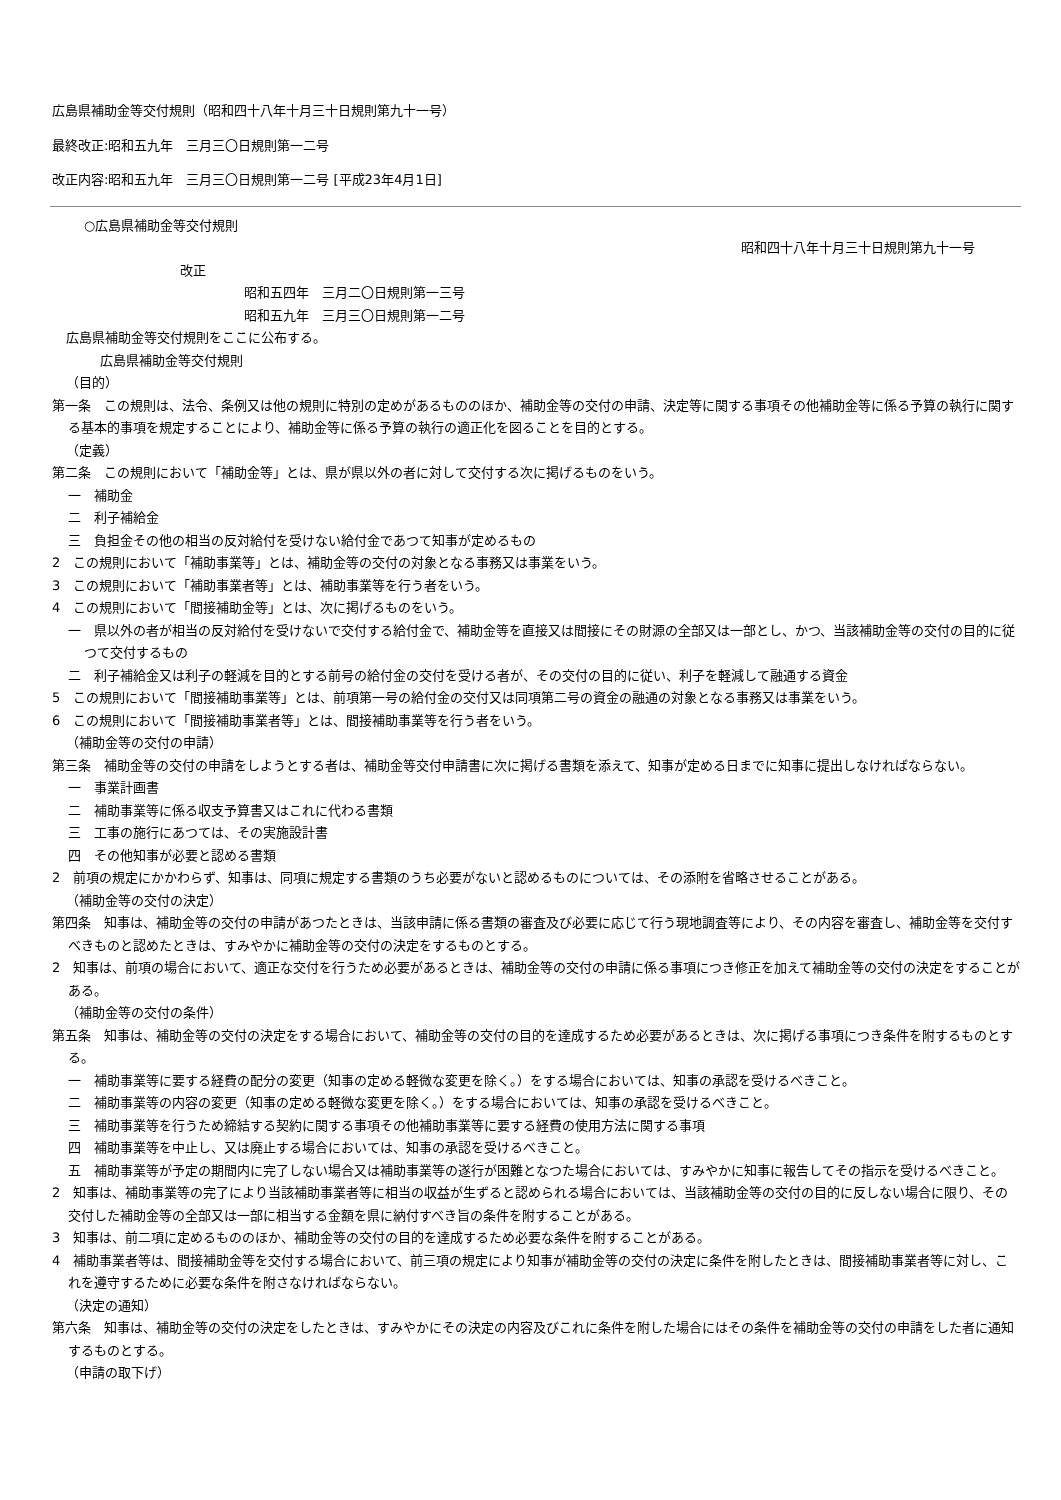広島県補助金等交付規則（昭和四十八年十月三十日規則第九十一号）
最終改正:昭和五九年　三月三〇日規則第一二号
改正内容:昭和五九年　三月三〇日規則第一二号 [平成23年4月1日]
○広島県補助金等交付規則
昭和四十八年十月三十日規則第九十一号
改正
昭和五四年　三月二〇日規則第一三号
昭和五九年　三月三〇日規則第一二号
広島県補助金等交付規則をここに公布する。
広島県補助金等交付規則
（目的）
第一条　この規則は、法令、条例又は他の規則に特別の定めがあるもののほか、補助金等の交付の申請、決定等に関する事項その他補助金等に係る予算の執行に関する基本的事項を規定することにより、補助金等に係る予算の執行の適正化を図ることを目的とする。
（定義）
第二条　この規則において「補助金等」とは、県が県以外の者に対して交付する次に掲げるものをいう。
一　補助金
二　利子補給金
三　負担金その他の相当の反対給付を受けない給付金であつて知事が定めるもの
2　この規則において「補助事業等」とは、補助金等の交付の対象となる事務又は事業をいう。
3　この規則において「補助事業者等」とは、補助事業等を行う者をいう。
4　この規則において「間接補助金等」とは、次に掲げるものをいう。
一　県以外の者が相当の反対給付を受けないで交付する給付金で、補助金等を直接又は間接にその財源の全部又は一部とし、かつ、当該補助金等の交付の目的に従つて交付するもの
二　利子補給金又は利子の軽減を目的とする前号の給付金の交付を受ける者が、その交付の目的に従い、利子を軽減して融通する資金
5　この規則において「間接補助事業等」とは、前項第一号の給付金の交付又は同項第二号の資金の融通の対象となる事務又は事業をいう。
6　この規則において「間接補助事業者等」とは、間接補助事業等を行う者をいう。
（補助金等の交付の申請）
第三条　補助金等の交付の申請をしようとする者は、補助金等交付申請書に次に掲げる書類を添えて、知事が定める日までに知事に提出しなければならない。
一　事業計画書
二　補助事業等に係る収支予算書又はこれに代わる書類
三　工事の施行にあつては、その実施設計書
四　その他知事が必要と認める書類
2　前項の規定にかかわらず、知事は、同項に規定する書類のうち必要がないと認めるものについては、その添附を省略させることがある。
（補助金等の交付の決定）
第四条　知事は、補助金等の交付の申請があつたときは、当該申請に係る書類の審査及び必要に応じて行う現地調査等により、その内容を審査し、補助金等を交付すべきものと認めたときは、すみやかに補助金等の交付の決定をするものとする。
2　知事は、前項の場合において、適正な交付を行うため必要があるときは、補助金等の交付の申請に係る事項につき修正を加えて補助金等の交付の決定をすることがある。
（補助金等の交付の条件）
第五条　知事は、補助金等の交付の決定をする場合において、補助金等の交付の目的を達成するため必要があるときは、次に掲げる事項につき条件を附するものとする。
一　補助事業等に要する経費の配分の変更（知事の定める軽微な変更を除く。）をする場合においては、知事の承認を受けるべきこと。
二　補助事業等の内容の変更（知事の定める軽微な変更を除く。）をする場合においては、知事の承認を受けるべきこと。
三　補助事業等を行うため締結する契約に関する事項その他補助事業等に要する経費の使用方法に関する事項
四　補助事業等を中止し、又は廃止する場合においては、知事の承認を受けるべきこと。
五　補助事業等が予定の期間内に完了しない場合又は補助事業等の遂行が困難となつた場合においては、すみやかに知事に報告してその指示を受けるべきこと。
2　知事は、補助事業等の完了により当該補助事業者等に相当の収益が生ずると認められる場合においては、当該補助金等の交付の目的に反しない場合に限り、その交付した補助金等の全部又は一部に相当する金額を県に納付すべき旨の条件を附することがある。
3　知事は、前二項に定めるもののほか、補助金等の交付の目的を達成するため必要な条件を附することがある。
4　補助事業者等は、間接補助金等を交付する場合において、前三項の規定により知事が補助金等の交付の決定に条件を附したときは、間接補助事業者等に対し、これを遵守するために必要な条件を附さなければならない。
（決定の通知）
第六条　知事は、補助金等の交付の決定をしたときは、すみやかにその決定の内容及びこれに条件を附した場合にはその条件を補助金等の交付の申請をした者に通知するものとする。
（申請の取下げ）